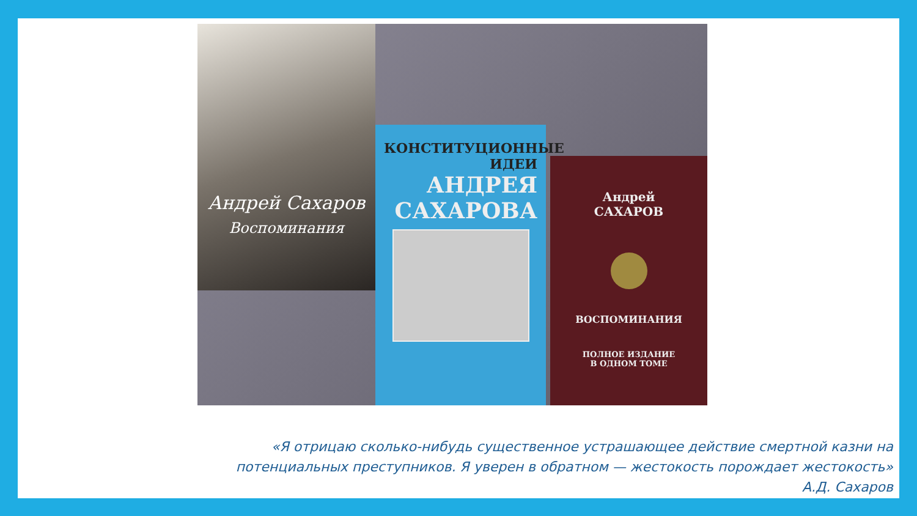Андрей Сахаров
Воспоминания
КОНСТИТУЦИОННЫЕ
ИДЕИ
АНДРЕЯ
САХАРОВА
Андрей
САХАРОВ
ВОСПОМИНАНИЯ
ПОЛНОЕ ИЗДАНИЕ
В ОДНОМ ТОМЕ
«Я отрицаю сколько-нибудь существенное устрашающее действие смертной казни на потенциальных преступников. Я уверен в обратном — жестокость порождает жестокость»
А.Д. Сахаров